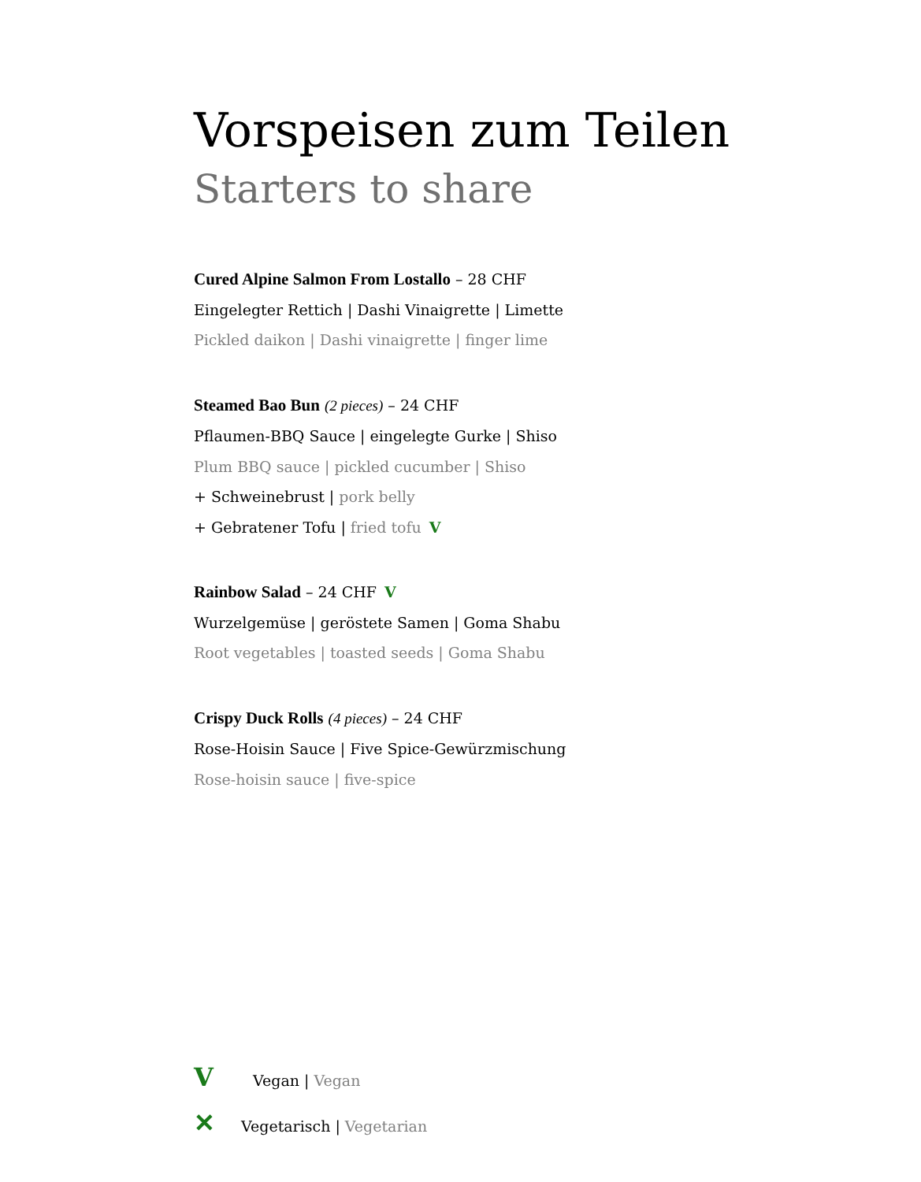Vorspeisen zum Teilen
Starters to share
Cured Alpine Salmon From Lostallo – 28 CHF
Eingelegter Rettich | Dashi Vinaigrette | Limette
Pickled daikon | Dashi vinaigrette | finger lime
Steamed Bao Bun (2 pieces) – 24 CHF
Pflaumen-BBQ Sauce | eingelegte Gurke | Shiso
Plum BBQ sauce | pickled cucumber | Shiso
+ Schweinebrust | pork belly
+ Gebratener Tofu | fried tofu V
Rainbow Salad – 24 CHF V
Wurzelgemüse | geröstete Samen | Goma Shabu
Root vegetables | toasted seeds | Goma Shabu
Crispy Duck Rolls (4 pieces) – 24 CHF
Rose-Hoisin Sauce | Five Spice-Gewürzmischung
Rose-hoisin sauce | five-spice
V Vegan | Vegan
✕ Vegetarisch | Vegetarian